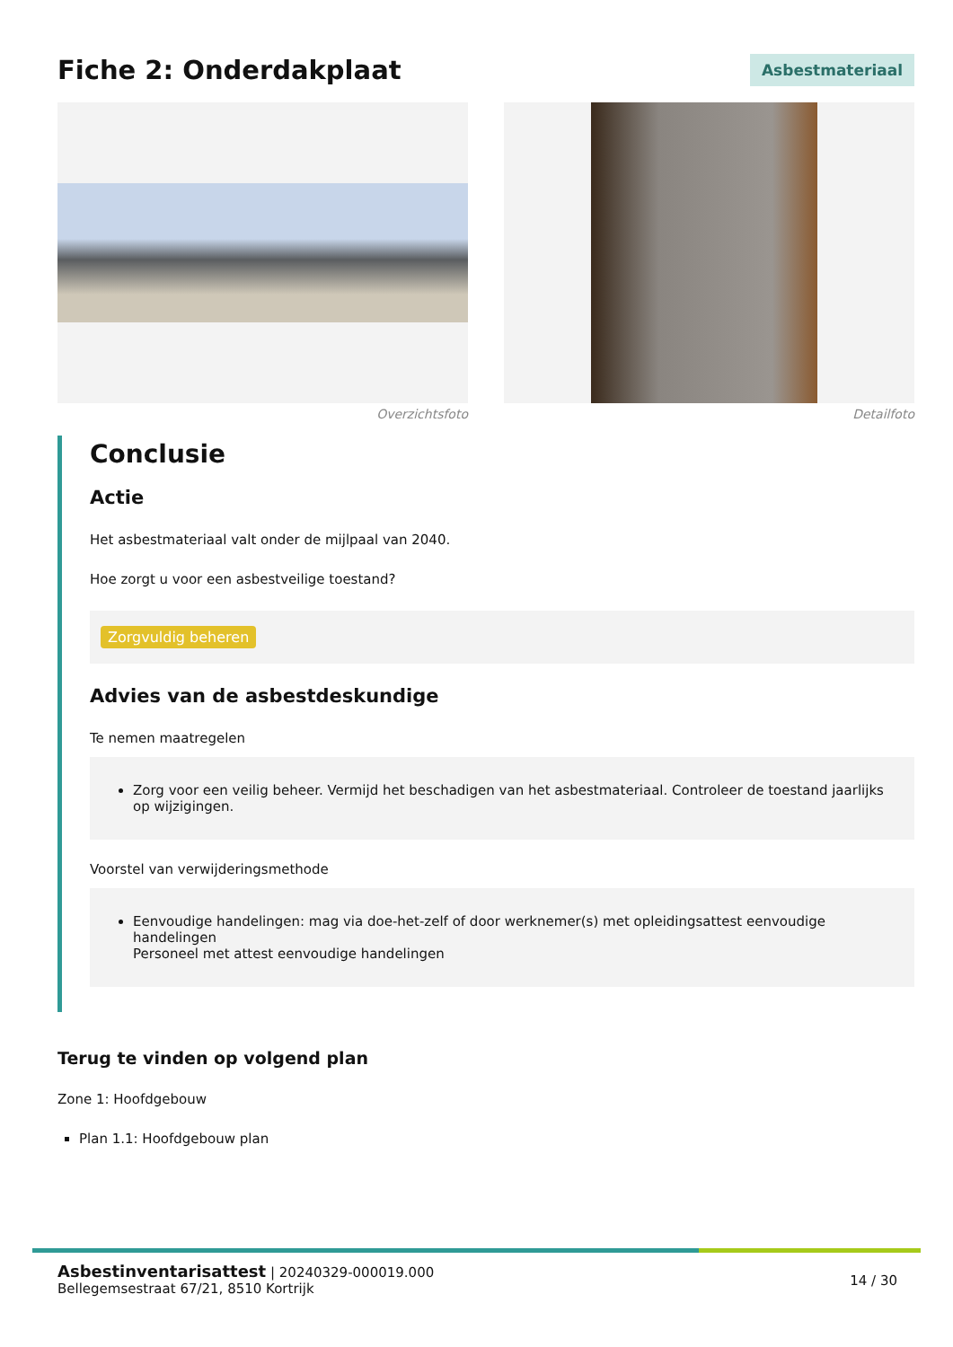Fiche 2: Onderdakplaat
Asbestmateriaal
Overzichtsfoto Detailfoto
Conclusie
Actie
Het asbestmateriaal valt onder de mijlpaal van 2040.
Hoe zorgt u voor een asbestveilige toestand?
Zorgvuldig beheren
Advies van de asbestdeskundige
Te nemen maatregelen
Zorg voor een veilig beheer. Vermijd het beschadigen van het asbestmateriaal. Controleer de toestand jaarlijks op wijzigingen.
Voorstel van verwijderingsmethode
Eenvoudige handelingen: mag via doe-het-zelf of door werknemer(s) met opleidingsattest eenvoudige handelingen
Personeel met attest eenvoudige handelingen
Terug te vinden op volgend plan
Zone 1: Hoofdgebouw
Plan 1.1: Hoofdgebouw plan
Asbestinventarisattest | 20240329-000019.000
Bellegemsestraat 67/21, 8510 Kortrijk
14 / 30